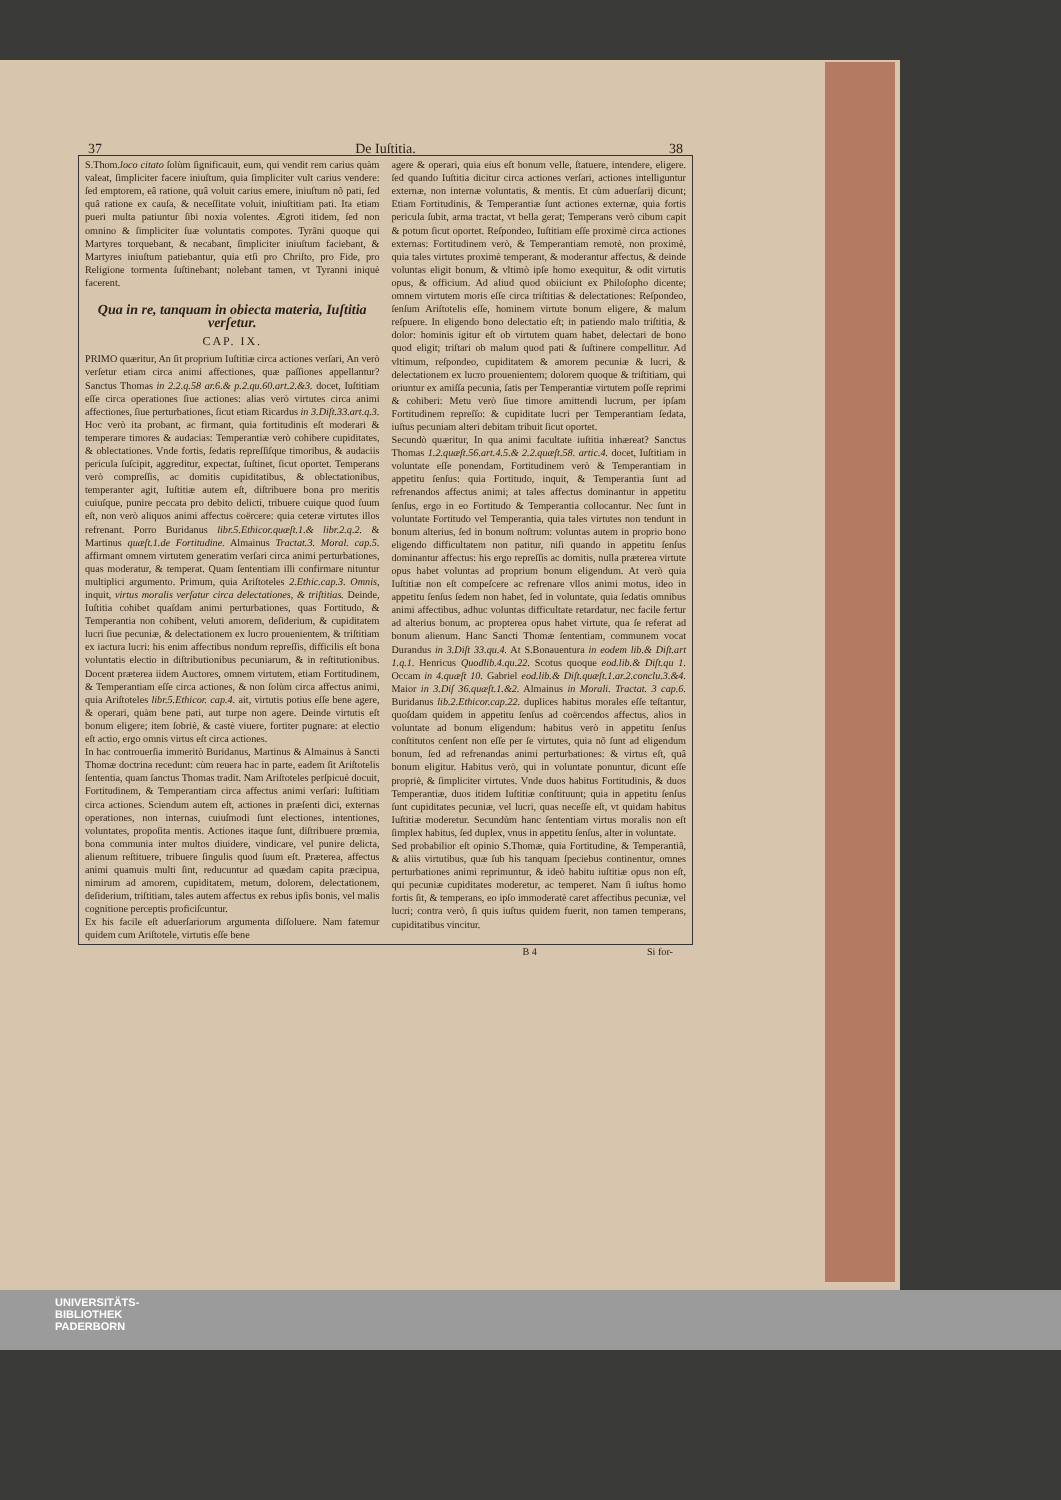37 De Iuſtitia. 38
S.Thom.loco citato ſolùm ſignificauit, eum, qui vendit rem carius quàm valeat, ſimpliciter facere iniuſtum, quia ſimpliciter vult carius vendere: ſed emptorem, eâ ratione, quâ voluit carius emere, iniuſtum nõ pati, ſed quâ ratione ex cauſa, & neceſſitate voluit, iniuſtitiam pati. Ita etiam pueri multa patiuntur ſibi noxia volentes. Ægroti itidem, ſed non omnino & ſimpliciter ſuæ voluntatis compotes. Tyrãni quoque qui Martyres torquebant, & necabant, ſimpliciter iniuſtum faciebant, & Martyres iniuſtum patiebantur, quia etſi pro Chriſto, pro Fide, pro Religione tormenta ſuſtinebant; nolebant tamen, vt Tyranni iniquè facerent.
Qua in re, tanquam in obiecta materia, Iuſtitia verſetur.
CAP. IX.
PRIMO quæritur, An ſit proprium Iuſtitiæ circa actiones verſari, An verò verſetur etiam circa animi affectiones, quæ paſſiones appellantur? Sanctus Thomas in 2.2.q.58 ar.6.& p.2.qu.60.art.2.&3. docet, Iuſtitiam eſſe circa operationes ſiue actiones: alias verò virtutes circa animi affectiones, ſiue perturbationes, ſicut etiam Ricardus in 3.Diſt.33.art.q.3. Hoc verò ita probant, ac firmant, quia fortitudinis eſt moderari & temperare timores & audacias: Temperantiæ verò cohibere cupiditates, & oblectationes. Vnde fortis, ſedatis repreſſiſque timoribus, & audaciis pericula ſuſcipit, aggreditur, expectat, ſuſtinet, ſicut oportet. Temperans verò compreſſis, ac domitis cupiditatibus, & oblectationibus, temperanter agit, Iuſtitiæ autem eſt, diſtribuere bona pro meritis cuiuſque, punire peccata pro debito delicti, tribuere cuique quod ſuum eſt, non verò aliquos animi affectus coërcere: quia ceteræ virtutes illos refrenant. Porro Buridanus libr.5.Ethicor.quæſt.1.& libr.2.q.2. & Martinus quæſt.1.de Fortitudine. Almainus Tractat.3. Moral. cap.5. affirmant omnem virtutem generatim verſari circa animi perturbationes, quas moderatur, & temperat. Quam ſententiam illi confirmare nituntur multiplici argumento. Primum, quia Ariſtoteles 2.Ethic.cap.3. Omnis, inquit, virtus moralis verſatur circa delectationes, & triſtitias. Deinde, Iuſtitia cohibet quaſdam animi perturbationes, quas Fortitudo, & Temperantia non cohibent, veluti amorem, deſiderium, & cupiditatem lucri ſiue pecuniæ, & delectationem ex lucro prouenientem, & triſtitiam ex iactura lucri: his enim affectibus nondum repreſſis, difficilis eſt bona voluntatis electio in diſtributionibus pecuniarum, & in reſtitutionibus. Docent præterea iidem Auctores, omnem virtutem, etiam Fortitudinem, & Temperantiam eſſe circa actiones, & non ſolùm circa affectus animi, quia Ariſtoteles libr.5.Ethicor. cap.4. ait, virtutis potius eſſe bene agere, & operari, quàm bene pati, aut turpe non agere. Deinde virtutis eſt bonum eligere; item ſobriè, & castè viuere, fortiter pugnare: at electio eſt actio, ergo omnis virtus eſt circa actiones.
In hac controuerſia immeritò Buridanus, Martinus & Almainus à Sancti Thomæ doctrina recedunt: cùm reuera hac in parte, eadem ſit Ariſtotelis ſententia, quam ſanctus Thomas tradit. Nam Ariſtoteles perſpicuè docuit, Fortitudinem, & Temperantiam circa affectus animi verſari: Iuſtitiam circa actiones. Sciendum autem eſt, actiones in præſenti dici, externas operationes, non internas, cuiuſmodi ſunt electiones, intentiones, voluntates, propoſita mentis. Actiones itaque ſunt, diſtribuere prœmia, bona communia inter multos diuidere, vindicare, vel punire delicta, alienum reſtituere, tribuere ſingulis quod ſuum eſt. Præterea, affectus animi quamuis multi ſint, reducuntur ad quædam capita præcipua, nimirum ad amorem, cupiditatem, metum, dolorem, delectationem, deſiderium, triſtitiam, tales autem affectus ex rebus ipſis bonis, vel malis cognitione perceptis proficiſcuntur.
Ex his facile eſt aduerſariorum argumenta diſſoluere. Nam fatemur quidem cum Ariſtotele, virtutis eſſe bene
agere & operari, quia eius eſt bonum velle, ſtatuere, intendere, eligere. ſed quando Iuſtitia dicitur circa actiones verſari, actiones intelliguntur externæ, non internæ voluntatis, & mentis. Et cùm aduerſarij dicunt; Etiam Fortitudinis, & Temperantiæ ſunt actiones externæ, quia fortis pericula ſubit, arma tractat, vt bella gerat; Temperans verò cibum capit & potum ſicut oportet. Reſpondeo, Iuſtitiam eſſe proximè circa actiones externas: Fortitudinem verò, & Temperantiam remotè, non proximè, quia tales virtutes proximè temperant, & moderantur affectus, & deinde voluntas eligit bonum, & vltimò ipſe homo exequitur, & odit virtutis opus, & officium. Ad aliud quod obiiciunt ex Philoſopho dicente; omnem virtutem moris eſſe circa triſtitias & delectationes: Reſpondeo, ſenſum Ariſtotelis eſſe, hominem virtute bonum eligere, & malum reſpuere. In eligendo bono delectatio eſt; in patiendo malo triſtitia, & dolor: hominis igitur eſt ob virtutem quam habet, delectari de bono quod eligit; triſtari ob malum quod pati & ſuſtinere compellitur. Ad vltimum, reſpondeo, cupiditatem & amorem pecuniæ & lucri, & delectationem ex lucro prouenientem; dolorem quoque & triſtitiam, qui oriuntur ex amiſſa pecunia, ſatis per Temperantiæ virtutem poſſe reprimi & cohiberi: Metu verò ſiue timore amittendi lucrum, per ipſam Fortitudinem repreſſo: & cupiditate lucri per Temperantiam ſedata, iuſtus pecuniam alteri debitam tribuit ſicut oportet.
Secundò quæritur, In qua animi facultate iuſtitia inhæreat? Sanctus Thomas 1.2.quæſt.56.art.4.5.& 2.2.quæſt.58. artic.4. docet, Iuſtitiam in voluntate eſſe ponendam, Fortitudinem verò & Temperantiam in appetitu ſenſus: quia Fortitudo, inquit, & Temperantia ſunt ad refrenandos affectus animi; at tales affectus dominantur in appetitu ſenſus, ergo in eo Fortitudo & Temperantia collocantur. Nec ſunt in voluntate Fortitudo vel Temperantia, quia tales virtutes non tendunt in bonum alterius, ſed in bonum noſtrum: voluntas autem in proprio bono eligendo difficultatem non patitur, niſi quando in appetitu ſenſus dominantur affectus: his ergo repreſſis ac domitis, nulla præterea virtute opus habet voluntas ad proprium bonum eligendum. At verò quia Iuſtitiæ non eſt compeſcere ac refrenare vllos animi motus, ideo in appetitu ſenſus ſedem non habet, ſed in voluntate, quia ſedatis omnibus animi affectibus, adhuc voluntas difficultate retardatur, nec facile fertur ad alterius bonum, ac propterea opus habet virtute, qua ſe referat ad bonum alienum. Hanc Sancti Thomæ ſententiam, communem vocat Durandus in 3.Diſt 33.qu.4. At S.Bonauentura in eodem lib.& Diſt.art 1.q.1. Henricus Quodlib.4.qu.22. Scotus quoque eod.lib.& Diſt.qu 1. Occam in 4.quæſt 10. Gabriel eod.lib.& Diſt.quæſt.1.ar.2.conclu.3.&4. Maior in 3.Diſ 36.quæſt.1.&2. Almainus in Morali. Tractat. 3 cap.6. Buridanus lib.2.Ethicor.cap.22. duplices habitus morales eſſe teſtantur, quoſdam quidem in appetitu ſenſus ad coërcendos affectus, alios in voluntate ad bonum eligendum: habitus verò in appetitu ſenſus conſtitutos cenſent non eſſe per ſe virtutes, quia nõ ſunt ad eligendum bonum, ſed ad refrenandas animi perturbationes: & virtus eſt, quâ bonum eligitur. Habitus verò, qui in voluntate ponuntur, dicunt eſſe propriè, & ſimpliciter virtutes. Vnde duos habitus Fortitudinis, & duos Temperantiæ, duos itidem Iuſtitiæ conſtituunt; quia in appetitu ſenſus ſunt cupiditates pecuniæ, vel lucri, quas neceſſe eſt, vt quidam habitus Iuſtitiæ moderetur. Secundùm hanc ſententiam virtus moralis non eſt ſimplex habitus, ſed duplex, vnus in appetitu ſenſus, alter in voluntate.
Sed probabilior eſt opinio S.Thomæ, quia Fortitudine, & Temperantiâ, & aliis virtutibus, quæ ſub his tanquam ſpeciebus continentur, omnes perturbationes animi reprimuntur, & ideò habitu iuſtitiæ opus non eſt, qui pecuniæ cupiditates moderetur, ac temperet. Nam ſi iuſtus homo fortis ſit, & temperans, eo ipſo immoderatè caret affectibus pecuniæ, vel lucri; contra verò, ſi quis iuſtus quidem fuerit, non tamen temperans, cupiditatibus vincitur.
B 4 Si for-
UNIVERSITÄTS-
BIBLIOTHEK
PADERBORN